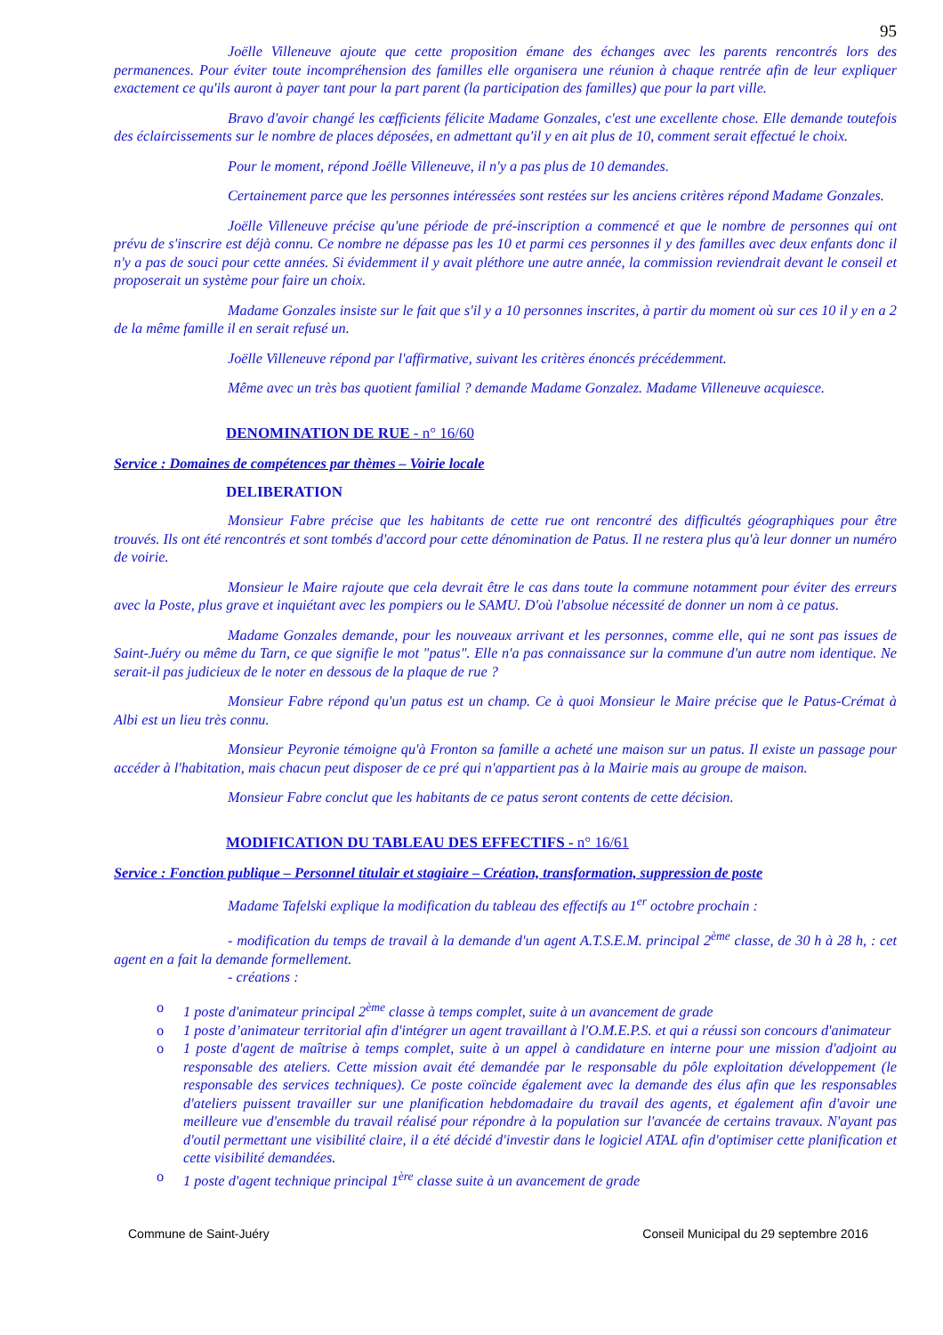95
Joëlle Villeneuve ajoute que cette proposition émane des échanges avec les parents rencontrés lors des permanences. Pour éviter toute incompréhension des familles elle organisera une réunion à chaque rentrée afin de leur expliquer exactement ce qu'ils auront à payer tant pour la part parent (la participation des familles) que pour la part ville.
Bravo d'avoir changé les cœfficients félicite Madame Gonzales, c'est une excellente chose. Elle demande toutefois des éclaircissements sur le nombre de places déposées, en admettant qu'il y en ait plus de 10, comment serait effectué le choix.
Pour le moment, répond Joëlle Villeneuve, il n'y a pas plus de 10 demandes.
Certainement parce que les personnes intéressées sont restées sur les anciens critères répond Madame Gonzales.
Joëlle Villeneuve précise qu'une période de pré-inscription a commencé et que le nombre de personnes qui ont prévu de s'inscrire est déjà connu. Ce nombre ne dépasse pas les 10 et parmi ces personnes il y des familles avec deux enfants donc il n'y a pas de souci pour cette années. Si évidemment il y avait pléthore une autre année, la commission reviendrait devant le conseil et proposerait un système pour faire un choix.
Madame Gonzales insiste sur le fait que s'il y a 10 personnes inscrites, à partir du moment où sur ces 10 il y en a 2 de la même famille il en serait refusé un.
Joëlle Villeneuve répond par l'affirmative, suivant les critères énoncés précédemment.
Même avec un très bas quotient familial ? demande Madame Gonzalez. Madame Villeneuve acquiesce.
DENOMINATION DE RUE - n° 16/60
Service : Domaines de compétences par thèmes – Voirie locale
DELIBERATION
Monsieur Fabre précise que les habitants de cette rue ont rencontré des difficultés géographiques pour être trouvés. Ils ont été rencontrés et sont tombés d'accord pour cette dénomination de Patus. Il ne restera plus qu'à leur donner un numéro de voirie.
Monsieur le Maire rajoute que cela devrait être le cas dans toute la commune notamment pour éviter des erreurs avec la Poste, plus grave et inquiétant avec les pompiers ou le SAMU. D'où l'absolue nécessité de donner un nom à ce patus.
Madame Gonzales demande, pour les nouveaux arrivant et les personnes, comme elle, qui ne sont pas issues de Saint-Juéry ou même du Tarn, ce que signifie le mot "patus". Elle n'a pas connaissance sur la commune d'un autre nom identique. Ne serait-il pas judicieux de le noter en dessous de la plaque de rue ?
Monsieur Fabre répond qu'un patus est un champ. Ce à quoi Monsieur le Maire précise que le Patus-Crémat à Albi est un lieu très connu.
Monsieur Peyronie témoigne qu'à Fronton sa famille a acheté une maison sur un patus. Il existe un passage pour accéder à l'habitation, mais chacun peut disposer de ce pré qui n'appartient pas à la Mairie mais au groupe de maison.
Monsieur Fabre conclut que les habitants de ce patus seront contents de cette décision.
MODIFICATION DU TABLEAU DES EFFECTIFS - n° 16/61
Service : Fonction publique – Personnel titulair et stagiaire – Création, transformation, suppression de poste
Madame Tafelski explique la modification du tableau des effectifs au 1<sup>er</sup> octobre prochain :
- modification du temps de travail à la demande d'un agent A.T.S.E.M. principal 2<sup>ème</sup> classe, de 30 h à 28 h, : cet agent en a fait la demande formellement.
- créations :
o 1 poste d'animateur principal 2<sup>ème</sup> classe à temps complet, suite à un avancement de grade
o 1 poste d’animateur territorial afin d'intégrer un agent travaillant à l'O.M.E.P.S. et qui a réussi son concours d'animateur
o 1 poste d'agent de maîtrise à temps complet, suite à un appel à candidature en interne pour une mission d'adjoint au responsable des ateliers. Cette mission avait été demandée par le responsable du pôle exploitation développement (le responsable des services techniques). Ce poste coïncide également avec la demande des élus afin que les responsables d'ateliers puissent travailler sur une planification hebdomadaire du travail des agents, et également afin d'avoir une meilleure vue d'ensemble du travail réalisé pour répondre à la population sur l'avancée de certains travaux. N'ayant pas d'outil permettant une visibilité claire, il a été décidé d'investir dans le logiciel ATAL afin d'optimiser cette planification et cette visibilité demandées.
o 1 poste d'agent technique principal 1<sup>ère</sup> classe suite à un avancement de grade
Commune de Saint-Juéry Conseil Municipal du 29 septembre 2016